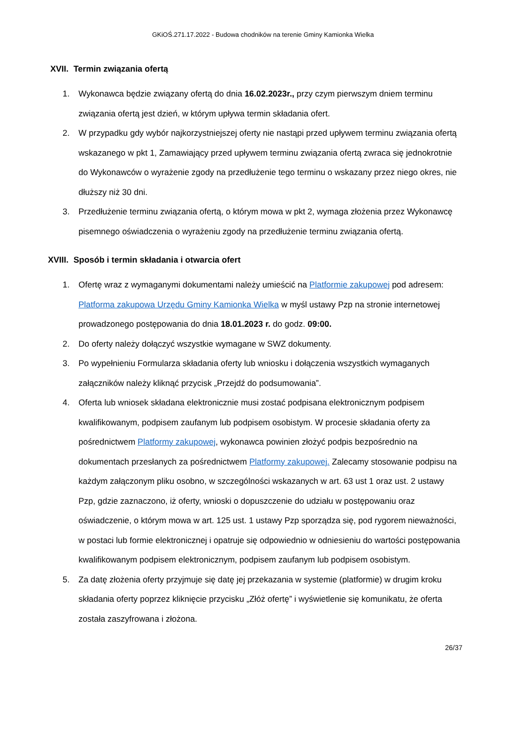GKiOŚ.271.17.2022 - Budowa chodników na terenie Gminy Kamionka Wielka
XVII. Termin związania ofertą
1. Wykonawca będzie związany ofertą do dnia 16.02.2023r., przy czym pierwszym dniem terminu związania ofertą jest dzień, w którym upływa termin składania ofert.
2. W przypadku gdy wybór najkorzystniejszej oferty nie nastąpi przed upływem terminu związania ofertą wskazanego w pkt 1, Zamawiający przed upływem terminu związania ofertą zwraca się jednokrotnie do Wykonawców o wyrażenie zgody na przedłużenie tego terminu o wskazany przez niego okres, nie dłuższy niż 30 dni.
3. Przedłużenie terminu związania ofertą, o którym mowa w pkt 2, wymaga złożenia przez Wykonawcę pisemnego oświadczenia o wyrażeniu zgody na przedłużenie terminu związania ofertą.
XVIII. Sposób i termin składania i otwarcia ofert
1. Ofertę wraz z wymaganymi dokumentami należy umieścić na Platformie zakupowej pod adresem: Platforma zakupowa Urzędu Gminy Kamionka Wielka w myśl ustawy Pzp na stronie internetowej prowadzonego postępowania do dnia 18.01.2023 r. do godz. 09:00.
2. Do oferty należy dołączyć wszystkie wymagane w SWZ dokumenty.
3. Po wypełnieniu Formularza składania oferty lub wniosku i dołączenia wszystkich wymaganych załączników należy kliknąć przycisk „Przejdź do podsumowania”.
4. Oferta lub wniosek składana elektronicznie musi zostać podpisana elektronicznym podpisem kwalifikowanym, podpisem zaufanym lub podpisem osobistym. W procesie składania oferty za pośrednictwem Platformy zakupowej, wykonawca powinien złożyć podpis bezpośrednio na dokumentach przesłanych za pośrednictwem Platformy zakupowej. Zalecamy stosowanie podpisu na każdym załączonym pliku osobno, w szczególności wskazanych w art. 63 ust 1 oraz ust. 2 ustawy Pzp, gdzie zaznaczono, iż oferty, wnioski o dopuszczenie do udziału w postępowaniu oraz oświadczenie, o którym mowa w art. 125 ust. 1 ustawy Pzp sporządza się, pod rygorem nieważności, w postaci lub formie elektronicznej i opatruje się odpowiednio w odniesieniu do wartości postępowania kwalifikowanym podpisem elektronicznym, podpisem zaufanym lub podpisem osobistym.
5. Za datę złożenia oferty przyjmuje się datę jej przekazania w systemie (platformie) w drugim kroku składania oferty poprzez kliknięcie przycisku „Złóż ofertę” i wyświetlenie się komunikatu, że oferta została zaszyfrowana i złożona.
26/37